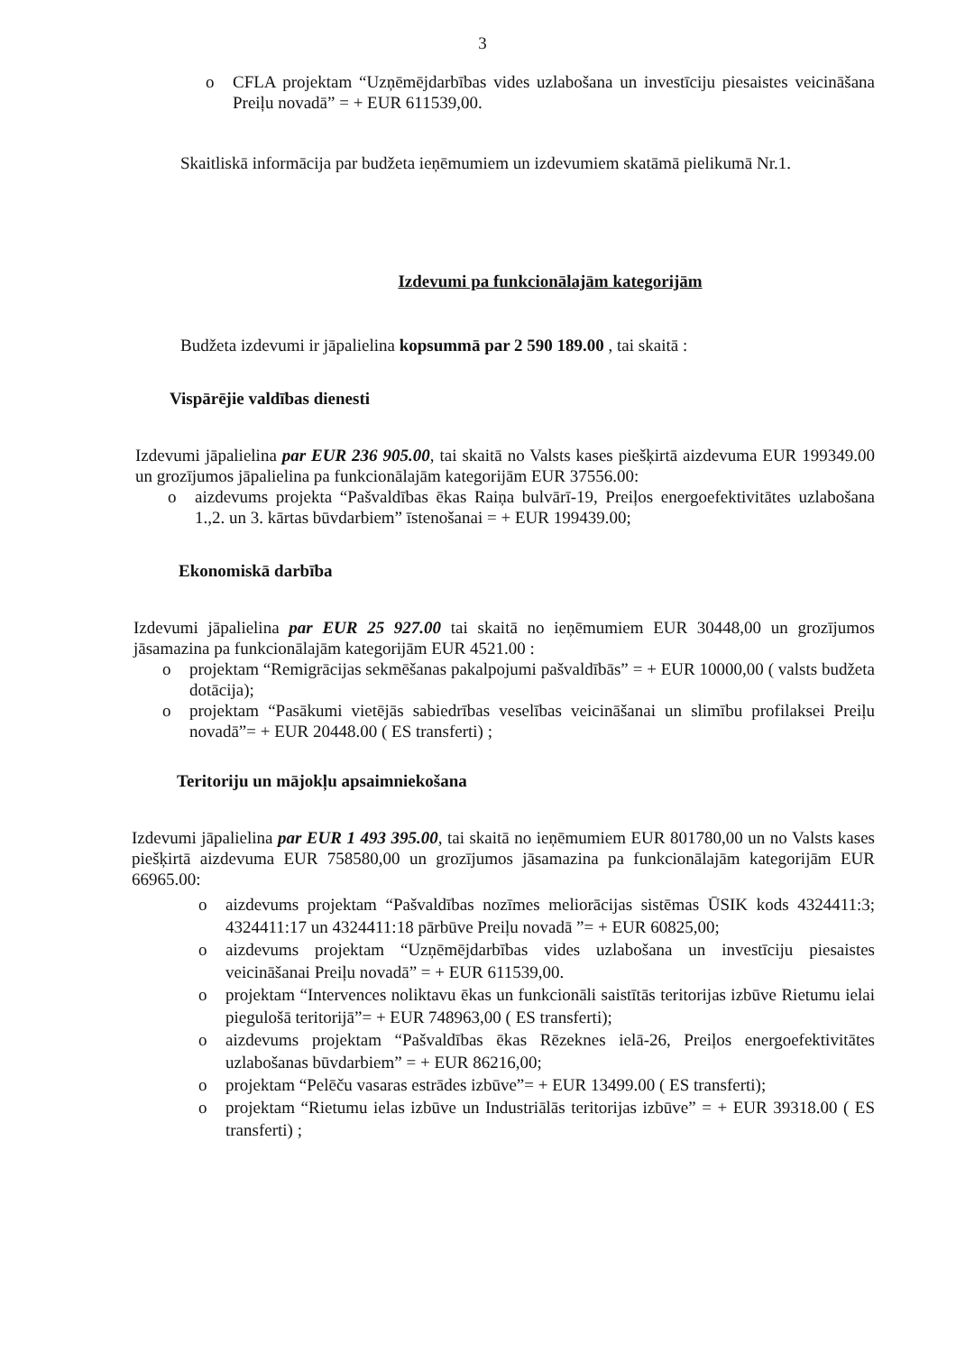3
o CFLA projektam “Uzņēmējdarbības vides uzlabošana un investīciju piesaistes veicināšana Preiļu novadā” = + EUR 611539,00.
Skaitliskā informācija par budžeta ieņēmumiem un izdevumiem skatāmā pielikumā Nr.1.
Izdevumi pa funkcionālajām kategorijām
Budžeta izdevumi ir jāpalielina kopsummā par 2 590 189.00 , tai skaitā :
Vispārējie valdības dienesti
Izdevumi jāpalielina par EUR 236 905.00, tai skaitā no Valsts kases piešķirtā aizdevuma EUR 199349.00 un grozījumos jāpalielina pa funkcionālajām kategorijām EUR 37556.00:
o aizdevums projekta “Pašvaldības ēkas Raiņa bulvārī-19, Preiļos energoefektivitātes uzlabošana 1.,2. un 3. kārtas būvdarbiem” īstenošanai = + EUR 199439.00;
Ekonomiskā darbība
Izdevumi jāpalielina par EUR 25 927.00 tai skaitā no ieņēmumiem EUR 30448,00 un grozījumos jāsamazina pa funkcionālajām kategorijām EUR 4521.00 :
o projektam “Remigrācijas sekmēšanas pakalpojumi pašvaldībās” = + EUR 10000,00 ( valsts budžeta dotācija);
o projektam “Pasākumi vietējās sabiedrības veselības veicināšanai un slimību profilaksei Preiļu novadā”= + EUR 20448.00 ( ES transferti) ;
Teritoriju un mājokļu apsaimniekošana
Izdevumi jāpalielina par EUR 1 493 395.00, tai skaitā no ieņēmumiem EUR 801780,00 un no Valsts kases piešķirtā aizdevuma EUR 758580,00 un grozījumos jāsamazina pa funkcionālajām kategorijām EUR 66965.00:
o aizdevums projektam “Pašvaldības nozīmes meliorācijas sistēmas ŪSIK kods 4324411:3; 4324411:17 un 4324411:18 pārbūve Preiļu novadā ”= + EUR 60825,00;
o aizdevums projektam “Uzņēmējdarbības vides uzlabošana un investīciju piesaistes veicināšanai Preiļu novadā” = + EUR 611539,00.
o projektam “Intervences noliktavu ēkas un funkcionāli saistītās teritorijas izbūve Rietumu ielai piegulošā teritorijā”= + EUR 748963,00 ( ES transferti);
o aizdevums projektam “Pašvaldības ēkas Rēzeknes ielā-26, Preiļos energoefektivitātes uzlabošanas būvdarbiem” = + EUR 86216,00;
o projektam “Pelēču vasaras estrādes izbūve”= + EUR 13499.00 ( ES transferti);
o projektam “Rietumu ielas izbūve un Industriālās teritorijas izbūve” = + EUR 39318.00 ( ES transferti) ;